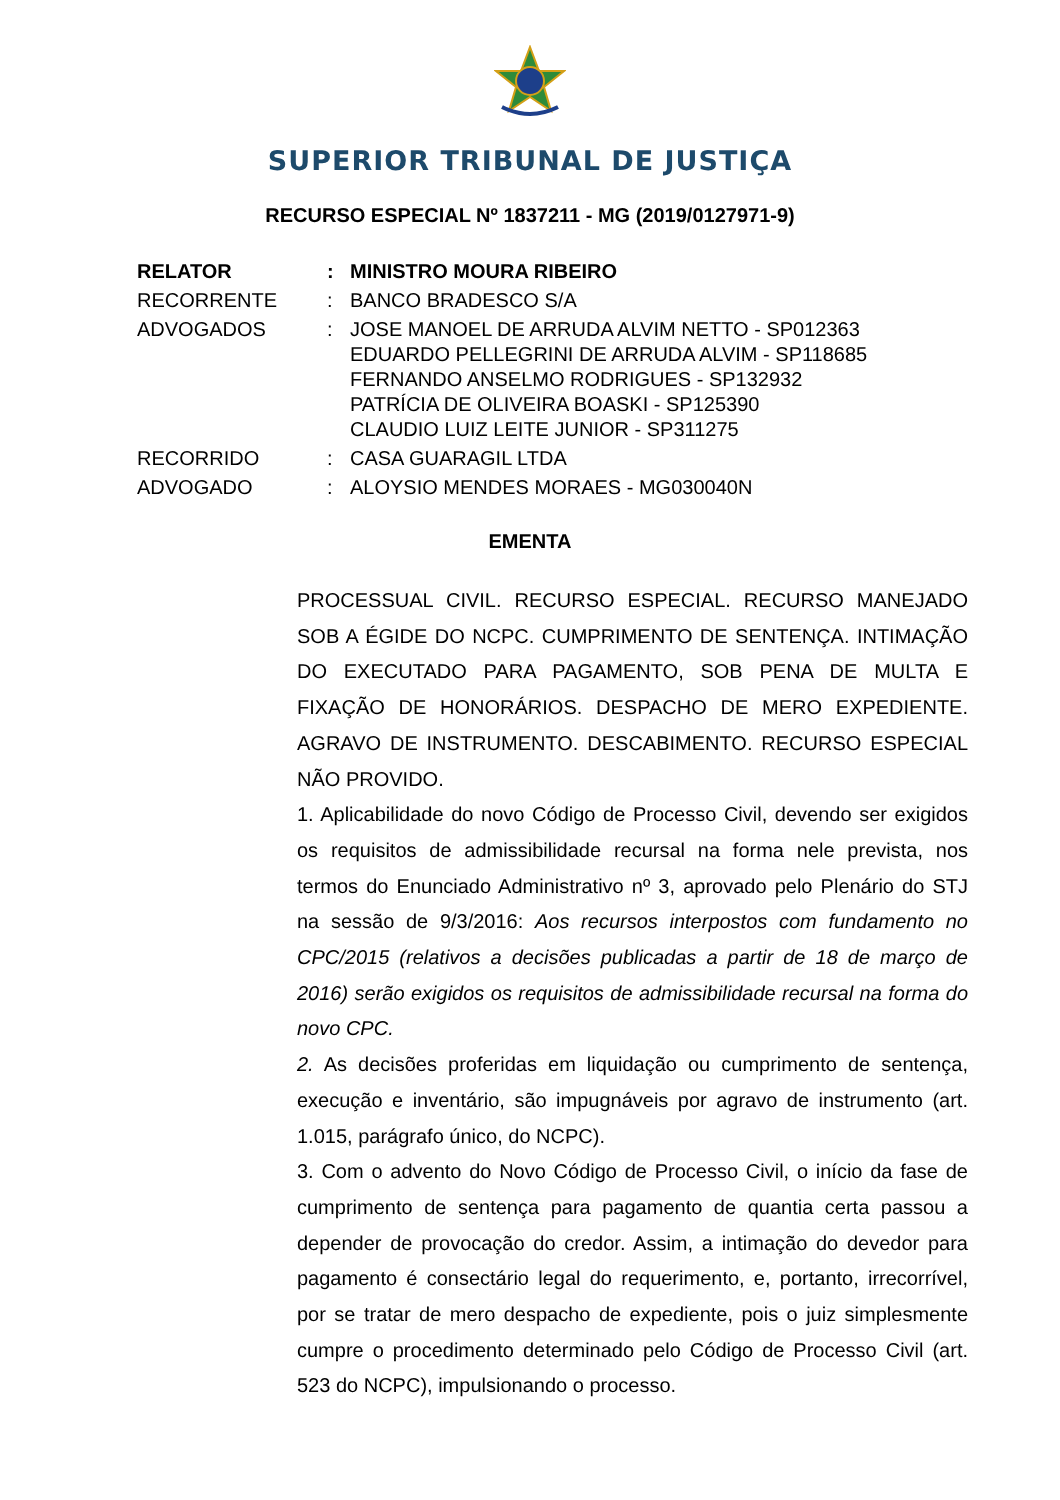SUPERIOR TRIBUNAL DE JUSTIÇA
RECURSO ESPECIAL Nº 1837211 - MG (2019/0127971-9)
| RELATOR | : | MINISTRO MOURA RIBEIRO |
| RECORRENTE | : | BANCO BRADESCO S/A |
| ADVOGADOS | : | JOSE MANOEL DE ARRUDA ALVIM NETTO - SP012363 EDUARDO PELLEGRINI DE ARRUDA ALVIM - SP118685 FERNANDO ANSELMO RODRIGUES - SP132932 PATRÍCIA DE OLIVEIRA BOASKI - SP125390 CLAUDIO LUIZ LEITE JUNIOR - SP311275 |
| RECORRIDO | : | CASA GUARAGIL LTDA |
| ADVOGADO | : | ALOYSIO MENDES MORAES - MG030040N |
EMENTA
PROCESSUAL CIVIL. RECURSO ESPECIAL. RECURSO MANEJADO SOB A ÉGIDE DO NCPC. CUMPRIMENTO DE SENTENÇA. INTIMAÇÃO DO EXECUTADO PARA PAGAMENTO, SOB PENA DE MULTA E FIXAÇÃO DE HONORÁRIOS. DESPACHO DE MERO EXPEDIENTE. AGRAVO DE INSTRUMENTO. DESCABIMENTO. RECURSO ESPECIAL NÃO PROVIDO.
1. Aplicabilidade do novo Código de Processo Civil, devendo ser exigidos os requisitos de admissibilidade recursal na forma nele prevista, nos termos do Enunciado Administrativo nº 3, aprovado pelo Plenário do STJ na sessão de 9/3/2016: Aos recursos interpostos com fundamento no CPC/2015 (relativos a decisões publicadas a partir de 18 de março de 2016) serão exigidos os requisitos de admissibilidade recursal na forma do novo CPC.
2. As decisões proferidas em liquidação ou cumprimento de sentença, execução e inventário, são impugnáveis por agravo de instrumento (art. 1.015, parágrafo único, do NCPC).
3. Com o advento do Novo Código de Processo Civil, o início da fase de cumprimento de sentença para pagamento de quantia certa passou a depender de provocação do credor. Assim, a intimação do devedor para pagamento é consectário legal do requerimento, e, portanto, irrecorrível, por se tratar de mero despacho de expediente, pois o juiz simplesmente cumpre o procedimento determinado pelo Código de Processo Civil (art. 523 do NCPC), impulsionando o processo.